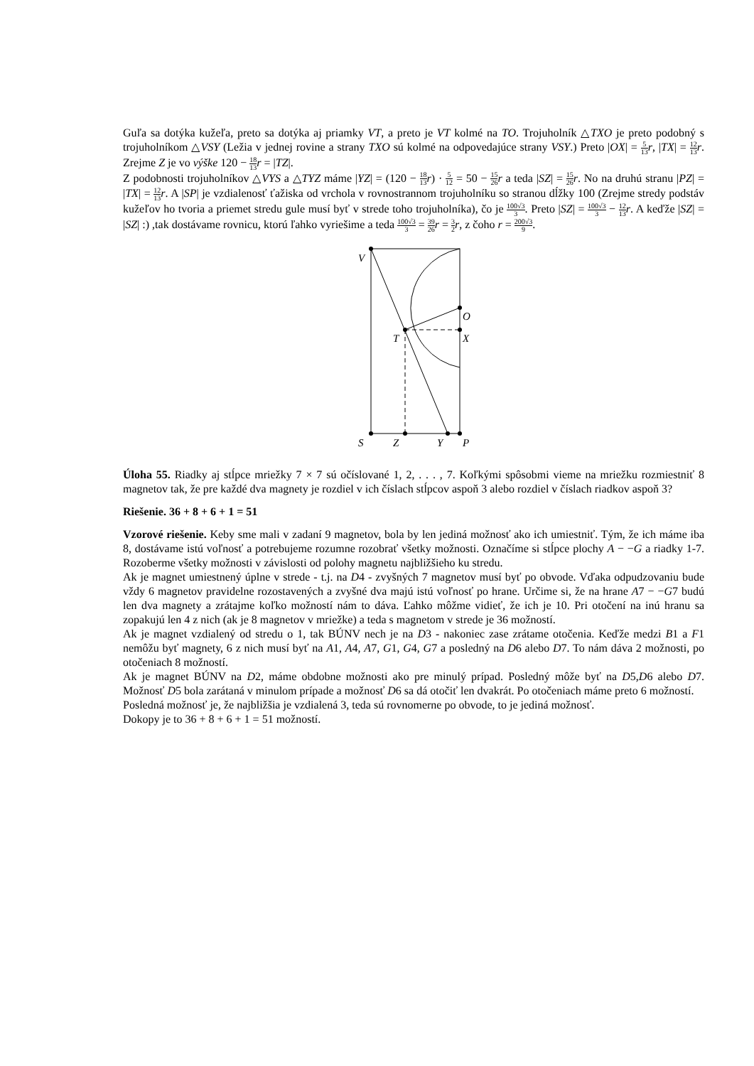Guľa sa dotýka kužeľa, preto sa dotýka aj priamky VT, a preto je VT kolmé na TO. Trojuholník △TXO je preto podobný s trojuholníkom △VSY (Ležia v jednej rovine a strany TXO sú kolmé na odpovedajúce strany VSY.) Preto |OX| = 5 13 r, |TX| = 12 13 r. Zrejme Z je vo výške 120 − 18 13 r = |TZ|.
Z podobnosti trojuholníkov △VYS a △TYZ máme |YZ| = (120 − 18 13 r) · 5 12 = 50 − 15 26 r a teda |SZ| = 15 26 r. No na druhú stranu |PZ| = |TX| = 12 13 r. A |SP| je vzdialenosť ťažiska od vrchola v rovnostrannom trojuholníku so stranou dĺžky 100 (Zrejme stredy podstáv kužeľov ho tvoria a priemet stredu gule musí byť v strede toho trojuholníka), čo je 100√3 3. Preto |SZ| = 100√3 3 − 12 13 r. A keďže |SZ| = |SZ| :) ,tak dostávame rovnicu, ktorú ľahko vyriešime a teda 100√3 3 = 39 26 r = 3 2 r, z čoho r = 200√3 9.
V
O
X
T
S
Z
Y
P
Úloha 55. Riadky aj stĺpce mriežky 7 × 7 sú očíslované 1, 2, . . . , 7. Koľkými spôsobmi vieme na mriežku rozmiestniť 8 magnetov tak, že pre každé dva magnety je rozdiel v ich číslach stĺpcov aspoň 3 alebo rozdiel v číslach riadkov aspoň 3?
Riešenie. 36 + 8 + 6 + 1 = 51
Vzorové riešenie. Keby sme mali v zadaní 9 magnetov, bola by len jediná možnosť ako ich umiestniť. Tým, že ich máme iba 8, dostávame istú voľnosť a potrebujeme rozumne rozobrať všetky možnosti. Označíme si stĺpce plochy A − −G a riadky 1-7. Rozoberme všetky možnosti v závislosti od polohy magnetu najbližšieho ku stredu.
Ak je magnet umiestnený úplne v strede - t.j. na D4 - zvyšných 7 magnetov musí byť po obvode. Vďaka odpudzovaniu bude vždy 6 magnetov pravidelne rozostavených a zvyšné dva majú istú voľnosť po hrane. Určime si, že na hrane A7 − −G7 budú len dva magnety a zrátajme koľko možností nám to dáva. Ľahko môžme vidieť, že ich je 10. Pri otočení na inú hranu sa zopakujú len 4 z nich (ak je 8 magnetov v mriežke) a teda s magnetom v strede je 36 možností.
Ak je magnet vzdialený od stredu o 1, tak BÚNV nech je na D3 - nakoniec zase zrátame otočenia. Keďže medzi B1 a F1 nemôžu byť magnety, 6 z nich musí byť na A1, A4, A7, G1, G4, G7 a posledný na D6 alebo D7. To nám dáva 2 možnosti, po otočeniach 8 možností.
Ak je magnet BÚNV na D2, máme obdobne možnosti ako pre minulý prípad. Posledný môže byť na D5,D6 alebo D7. Možnosť D5 bola zarátaná v minulom prípade a možnosť D6 sa dá otočiť len dvakrát. Po otočeniach máme preto 6 možností.
Posledná možnosť je, že najbližšia je vzdialená 3, teda sú rovnomerne po obvode, to je jediná možnosť.
Dokopy je to 36 + 8 + 6 + 1 = 51 možností.